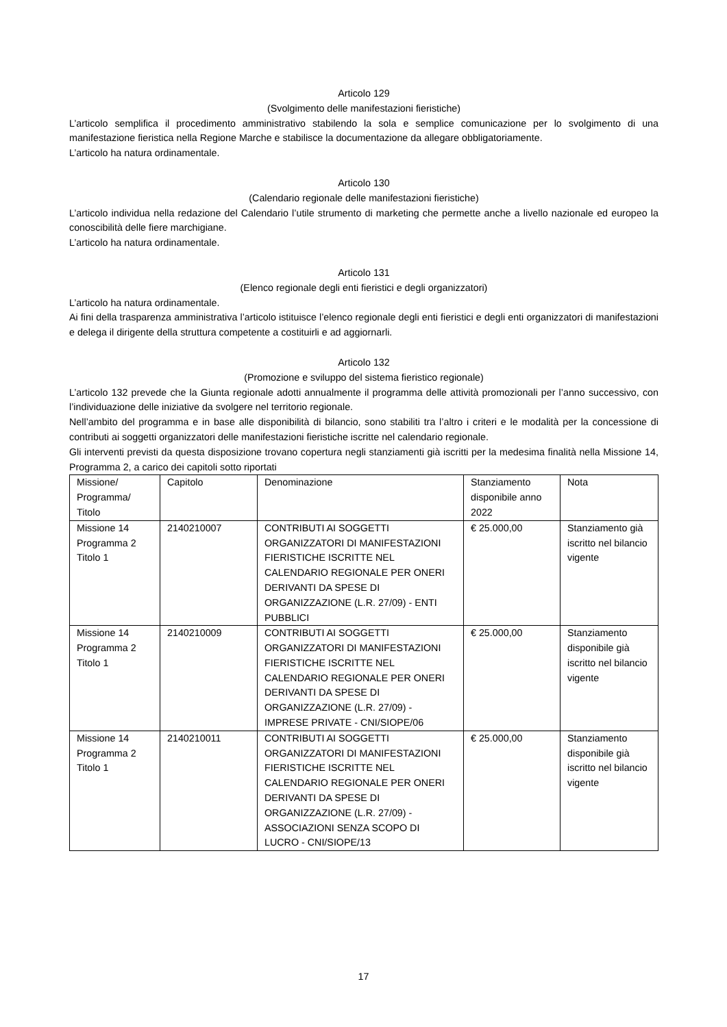Articolo 129
(Svolgimento delle manifestazioni fieristiche)
L’articolo semplifica il procedimento amministrativo stabilendo la sola e semplice comunicazione per lo svolgimento di una manifestazione fieristica nella Regione Marche e stabilisce la documentazione da allegare obbligatoriamente.
L’articolo ha natura ordinamentale.
Articolo 130
(Calendario regionale delle manifestazioni fieristiche)
L’articolo individua nella redazione del Calendario l’utile strumento di marketing che permette anche a livello nazionale ed europeo la conoscibilità delle fiere marchigiane.
L’articolo ha natura ordinamentale.
Articolo 131
(Elenco regionale degli enti fieristici e degli organizzatori)
L’articolo ha natura ordinamentale.
Ai fini della trasparenza amministrativa l’articolo istituisce l’elenco regionale degli enti fieristici e degli enti organizzatori di manifestazioni e delega il dirigente della struttura competente a costituirli e ad aggiornarli.
Articolo 132
(Promozione e sviluppo del sistema fieristico regionale)
L’articolo 132 prevede che la Giunta regionale adotti annualmente il programma delle attività promozionali per l’anno successivo, con l’individuazione delle iniziative da svolgere nel territorio regionale.
Nell’ambito del programma e in base alle disponibilità di bilancio, sono stabiliti tra l’altro i criteri e le modalità per la concessione di contributi ai soggetti organizzatori delle manifestazioni fieristiche iscritte nel calendario regionale.
Gli interventi previsti da questa disposizione trovano copertura negli stanziamenti già iscritti per la medesima finalità nella Missione 14, Programma 2, a carico dei capitoli sotto riportati
| Missione/ Programma/ Titolo | Capitolo | Denominazione | Stanziamento disponibile anno 2022 | Nota |
| Missione 14 Programma 2 Titolo 1 | 2140210007 | CONTRIBUTI AI SOGGETTI ORGANIZZATORI DI MANIFESTAZIONI FIERISTICHE ISCRITTE NEL CALENDARIO REGIONALE PER ONERI DERIVANTI DA SPESE DI ORGANIZZAZIONE (L.R. 27/09) - ENTI PUBBLICI | € 25.000,00 | Stanziamento già iscritto nel bilancio vigente |
| Missione 14 Programma 2 Titolo 1 | 2140210009 | CONTRIBUTI AI SOGGETTI ORGANIZZATORI DI MANIFESTAZIONI FIERISTICHE ISCRITTE NEL CALENDARIO REGIONALE PER ONERI DERIVANTI DA SPESE DI ORGANIZZAZIONE (L.R. 27/09) - IMPRESE PRIVATE - CNI/SIOPE/06 | € 25.000,00 | Stanziamento disponibile già iscritto nel bilancio vigente |
| Missione 14 Programma 2 Titolo 1 | 2140210011 | CONTRIBUTI AI SOGGETTI ORGANIZZATORI DI MANIFESTAZIONI FIERISTICHE ISCRITTE NEL CALENDARIO REGIONALE PER ONERI DERIVANTI DA SPESE DI ORGANIZZAZIONE (L.R. 27/09) - ASSOCIAZIONI SENZA SCOPO DI LUCRO - CNI/SIOPE/13 | € 25.000,00 | Stanziamento disponibile già iscritto nel bilancio vigente |
17